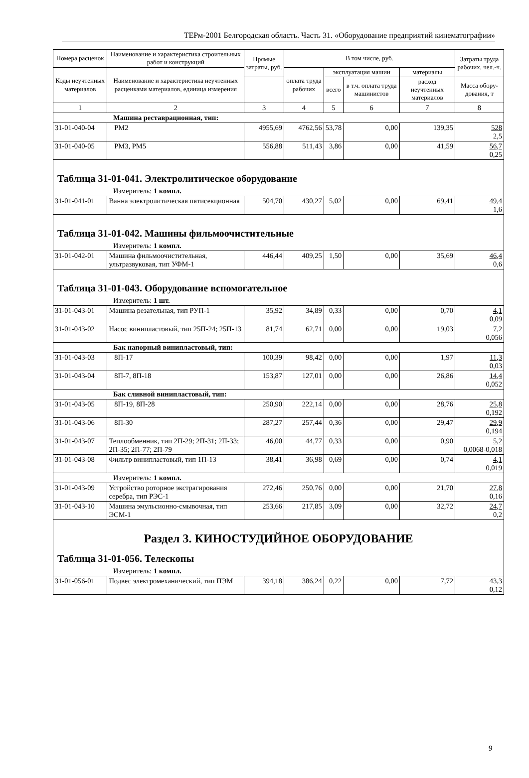ТЕРм-2001 Белгородская область. Часть 31. «Оборудование предприятий кинематографии»
| Номера расценок | Наименование и характеристика строительных работ и конструкций | Прямые затраты, руб. | В том числе, руб. | | | | Затраты труда рабочих, чел.-ч. |
| --- | --- | --- | --- | --- | --- | --- | --- |
| Коды неучтенных материалов | Наименование и характеристика неучтенных расценками материалов, единица измерения | | оплата труда рабочих | эксплуатация машин | | материалы | |
| | | | | всего | в т.ч. оплата труда машинистов | расход неучтенных материалов | Масса обору-дования, т |
| 1 | 2 | 3 | 4 | 5 | 6 | 7 | 8 |
| Машина реставрационная, тип: | | | | | | | |
| 31-01-040-04 | РМ2 | 4955,69 | 4762,56 | 53,78 | 0,00 | 139,35 | 528 2,5 |
| 31-01-040-05 | РМ3, РМ5 | 556,88 | 511,43 | 3,86 | 0,00 | 41,59 | 56,7 0,25 |
| Таблица 31-01-041. Электролитическое оборудование | | | | | | | |
| Измеритель: 1 компл. | | | | | | | |
| 31-01-041-01 | Ванна электролитическая пятисекционная | 504,70 | 430,27 | 5,02 | 0,00 | 69,41 | 49,4 1,6 |
| Таблица 31-01-042. Машины фильмоочистительные | | | | | | | |
| Измеритель: 1 компл. | | | | | | | |
| 31-01-042-01 | Машина фильмоочистительная, ультразвуковая, тип УФМ-1 | 446,44 | 409,25 | 1,50 | 0,00 | 35,69 | 46,4 0,6 |
| Таблица 31-01-043. Оборудование вспомогательное | | | | | | | |
| Измеритель: 1 шт. | | | | | | | |
| 31-01-043-01 | Машина резательная, тип РУП-1 | 35,92 | 34,89 | 0,33 | 0,00 | 0,70 | 4,1 0,09 |
| 31-01-043-02 | Насос винипластовый, тип 25П-24; 25П-13 | 81,74 | 62,71 | 0,00 | 0,00 | 19,03 | 7,2 0,056 |
| Бак напорный винипластовый, тип: | | | | | | | |
| 31-01-043-03 | 8П-17 | 100,39 | 98,42 | 0,00 | 0,00 | 1,97 | 11,3 0,03 |
| 31-01-043-04 | 8П-7, 8П-18 | 153,87 | 127,01 | 0,00 | 0,00 | 26,86 | 14,4 0,052 |
| Бак сливной винипластовый, тип: | | | | | | | |
| 31-01-043-05 | 8П-19, 8П-28 | 250,90 | 222,14 | 0,00 | 0,00 | 28,76 | 25,8 0,192 |
| 31-01-043-06 | 8П-30 | 287,27 | 257,44 | 0,36 | 0,00 | 29,47 | 29,9 0,194 |
| 31-01-043-07 | Теплообменник, тип 2П-29; 2П-31; 2П-33; 2П-35; 2П-77; 2П-79 | 46,00 | 44,77 | 0,33 | 0,00 | 0,90 | 5,2 0,0068-0,018 |
| 31-01-043-08 | Фильтр винипластовый, тип 1П-13 | 38,41 | 36,98 | 0,69 | 0,00 | 0,74 | 4,1 0,019 |
| Измеритель: 1 компл. | | | | | | | |
| 31-01-043-09 | Устройство роторное экстрагирования серебра, тип РЭС-1 | 272,46 | 250,76 | 0,00 | 0,00 | 21,70 | 27,8 0,16 |
| 31-01-043-10 | Машина эмульсионно-смывочная, тип ЭСМ-1 | 253,66 | 217,85 | 3,09 | 0,00 | 32,72 | 24,7 0,2 |
| Раздел 3. КИНОСТУДИЙНОЕ ОБОРУДОВАНИЕ | | | | | | | |
| Таблица 31-01-056. Телескопы | | | | | | | |
| Измеритель: 1 компл. | | | | | | | |
| 31-01-056-01 | Подвес электромеханический, тип ПЭМ | 394,18 | 386,24 | 0,22 | 0,00 | 7,72 | 43,3 0,12 |
9